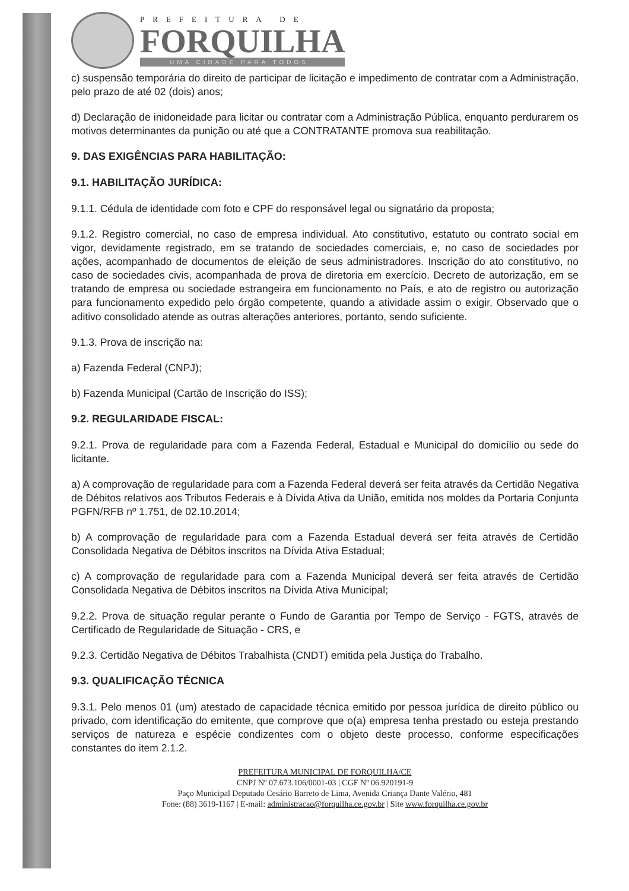PREFEITURA DE
FORQUILHA
UMA CIDADE PARA TODOS
c) suspensão temporária do direito de participar de licitação e impedimento de contratar com a Administração, pelo prazo de até 02 (dois) anos;
d) Declaração de inidoneidade para licitar ou contratar com a Administração Pública, enquanto perdurarem os motivos determinantes da punição ou até que a CONTRATANTE promova sua reabilitação.
9. DAS EXIGÊNCIAS PARA HABILITAÇÃO:
9.1. HABILITAÇÃO JURÍDICA:
9.1.1. Cédula de identidade com foto e CPF do responsável legal ou signatário da proposta;
9.1.2. Registro comercial, no caso de empresa individual. Ato constitutivo, estatuto ou contrato social em vigor, devidamente registrado, em se tratando de sociedades comerciais, e, no caso de sociedades por ações, acompanhado de documentos de eleição de seus administradores. Inscrição do ato constitutivo, no caso de sociedades civis, acompanhada de prova de diretoria em exercício. Decreto de autorização, em se tratando de empresa ou sociedade estrangeira em funcionamento no País, e ato de registro ou autorização para funcionamento expedido pelo órgão competente, quando a atividade assim o exigir. Observado que o aditivo consolidado atende as outras alterações anteriores, portanto, sendo suficiente.
9.1.3. Prova de inscrição na:
a) Fazenda Federal (CNPJ);
b) Fazenda Municipal (Cartão de Inscrição do ISS);
9.2. REGULARIDADE FISCAL:
9.2.1. Prova de regularidade para com a Fazenda Federal, Estadual e Municipal do domicílio ou sede do licitante.
a) A comprovação de regularidade para com a Fazenda Federal deverá ser feita através da Certidão Negativa de Débitos relativos aos Tributos Federais e à Dívida Ativa da União, emitida nos moldes da Portaria Conjunta PGFN/RFB nº 1.751, de 02.10.2014;
b) A comprovação de regularidade para com a Fazenda Estadual deverá ser feita através de Certidão Consolidada Negativa de Débitos inscritos na Dívida Ativa Estadual;
c) A comprovação de regularidade para com a Fazenda Municipal deverá ser feita através de Certidão Consolidada Negativa de Débitos inscritos na Dívida Ativa Municipal;
9.2.2. Prova de situação regular perante o Fundo de Garantia por Tempo de Serviço - FGTS, através de Certificado de Regularidade de Situação - CRS, e
9.2.3. Certidão Negativa de Débitos Trabalhista (CNDT) emitida pela Justiça do Trabalho.
9.3. QUALIFICAÇÃO TÉCNICA
9.3.1. Pelo menos 01 (um) atestado de capacidade técnica emitido por pessoa jurídica de direito público ou privado, com identificação do emitente, que comprove que o(a) empresa tenha prestado ou esteja prestando serviços de natureza e espécie condizentes com o objeto deste processo, conforme especificações constantes do item 2.1.2.
PREFEITURA MUNICIPAL DE FORQUILHA/CE
CNPJ Nº 07.673.106/0001-03 | CGF Nº 06.920191-9
Paço Municipal Deputado Cesário Barreto de Lima, Avenida Criança Dante Valério, 481
Fone: (88) 3619-1167 | E-mail: administracao@forquilha.ce.gov.br | Site www.forquilha.ce.gov.br